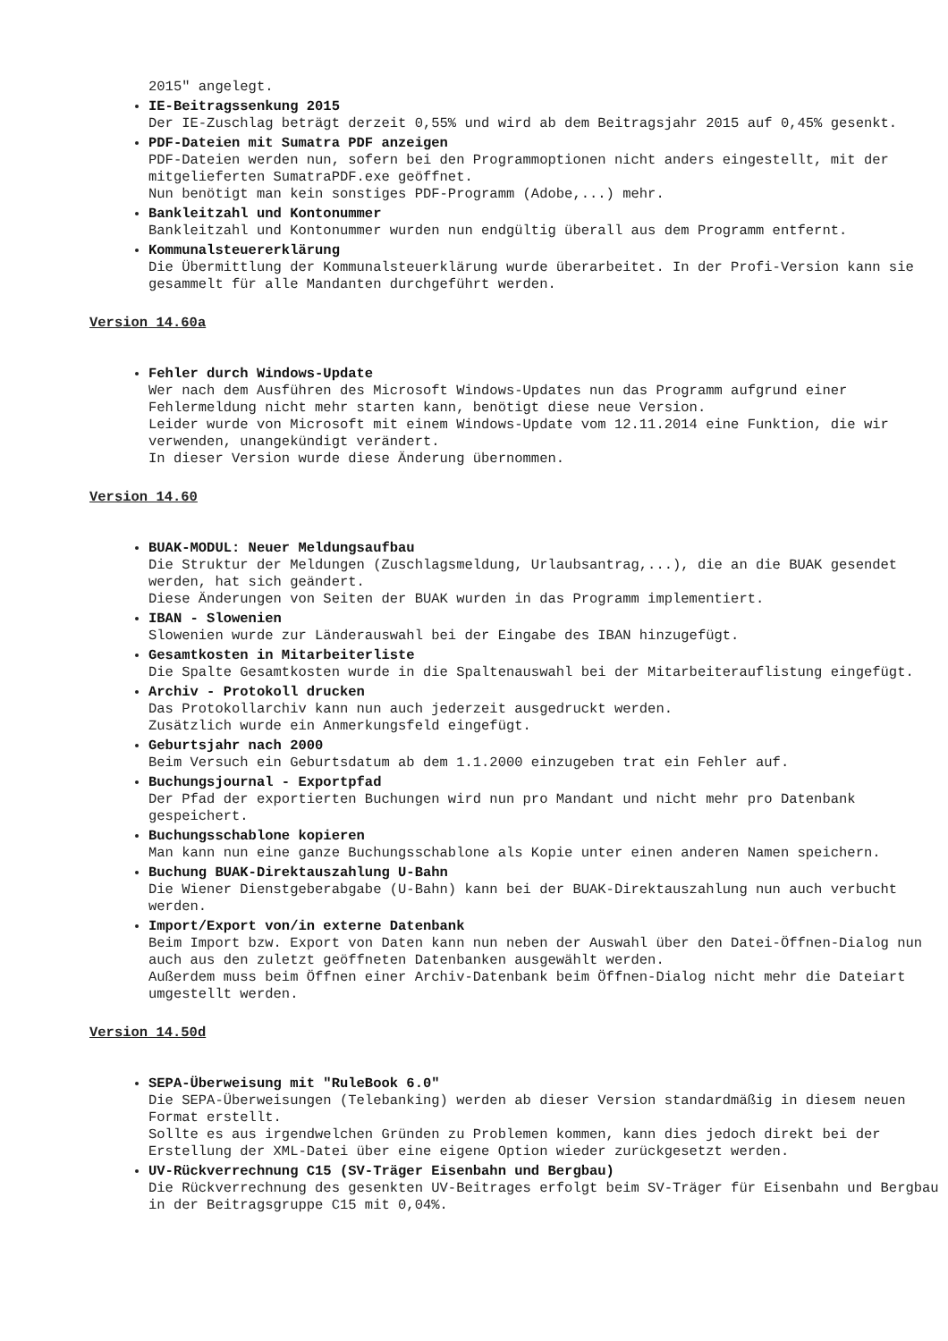2015" angelegt.
IE-Beitragssenkung 2015
Der IE-Zuschlag beträgt derzeit 0,55% und wird ab dem Beitragsjahr 2015 auf 0,45% gesenkt.
PDF-Dateien mit Sumatra PDF anzeigen
PDF-Dateien werden nun, sofern bei den Programmoptionen nicht anders eingestellt, mit der mitgelieferten SumatraPDF.exe geöffnet.
Nun benötigt man kein sonstiges PDF-Programm (Adobe,...) mehr.
Bankleitzahl und Kontonummer
Bankleitzahl und Kontonummer wurden nun endgültig überall aus dem Programm entfernt.
Kommunalsteuererklärung
Die Übermittlung der Kommunalsteuerklärung wurde überarbeitet. In der Profi-Version kann sie gesammelt für alle Mandanten durchgeführt werden.
Version 14.60a
Fehler durch Windows-Update
Wer nach dem Ausführen des Microsoft Windows-Updates nun das Programm aufgrund einer Fehlermeldung nicht mehr starten kann, benötigt diese neue Version.
Leider wurde von Microsoft mit einem Windows-Update vom 12.11.2014 eine Funktion, die wir verwenden, unangekündigt verändert.
In dieser Version wurde diese Änderung übernommen.
Version 14.60
BUAK-MODUL: Neuer Meldungsaufbau
Die Struktur der Meldungen (Zuschlagsmeldung, Urlaubsantrag,...), die an die BUAK gesendet werden, hat sich geändert.
Diese Änderungen von Seiten der BUAK wurden in das Programm implementiert.
IBAN - Slowenien
Slowenien wurde zur Länderauswahl bei der Eingabe des IBAN hinzugefügt.
Gesamtkosten in Mitarbeiterliste
Die Spalte Gesamtkosten wurde in die Spaltenauswahl bei der Mitarbeiterauflistung eingefügt.
Archiv - Protokoll drucken
Das Protokollarchiv kann nun auch jederzeit ausgedruckt werden.
Zusätzlich wurde ein Anmerkungsfeld eingefügt.
Geburtsjahr nach 2000
Beim Versuch ein Geburtsdatum ab dem 1.1.2000 einzugeben trat ein Fehler auf.
Buchungsjournal - Exportpfad
Der Pfad der exportierten Buchungen wird nun pro Mandant und nicht mehr pro Datenbank gespeichert.
Buchungsschablone kopieren
Man kann nun eine ganze Buchungsschablone als Kopie unter einen anderen Namen speichern.
Buchung BUAK-Direktauszahlung U-Bahn
Die Wiener Dienstgeberabgabe (U-Bahn) kann bei der BUAK-Direktauszahlung nun auch verbucht werden.
Import/Export von/in externe Datenbank
Beim Import bzw. Export von Daten kann nun neben der Auswahl über den Datei-Öffnen-Dialog nun auch aus den zuletzt geöffneten Datenbanken ausgewählt werden.
Außerdem muss beim Öffnen einer Archiv-Datenbank beim Öffnen-Dialog nicht mehr die Dateiart umgestellt werden.
Version 14.50d
SEPA-Überweisung mit "RuleBook 6.0"
Die SEPA-Überweisungen (Telebanking) werden ab dieser Version standardmäßig in diesem neuen Format erstellt.
Sollte es aus irgendwelchen Gründen zu Problemen kommen, kann dies jedoch direkt bei der Erstellung der XML-Datei über eine eigene Option wieder zurückgesetzt werden.
UV-Rückverrechnung C15 (SV-Träger Eisenbahn und Bergbau)
Die Rückverrechnung des gesenkten UV-Beitrages erfolgt beim SV-Träger für Eisenbahn und Bergbau in der Beitragsgruppe C15 mit 0,04%.